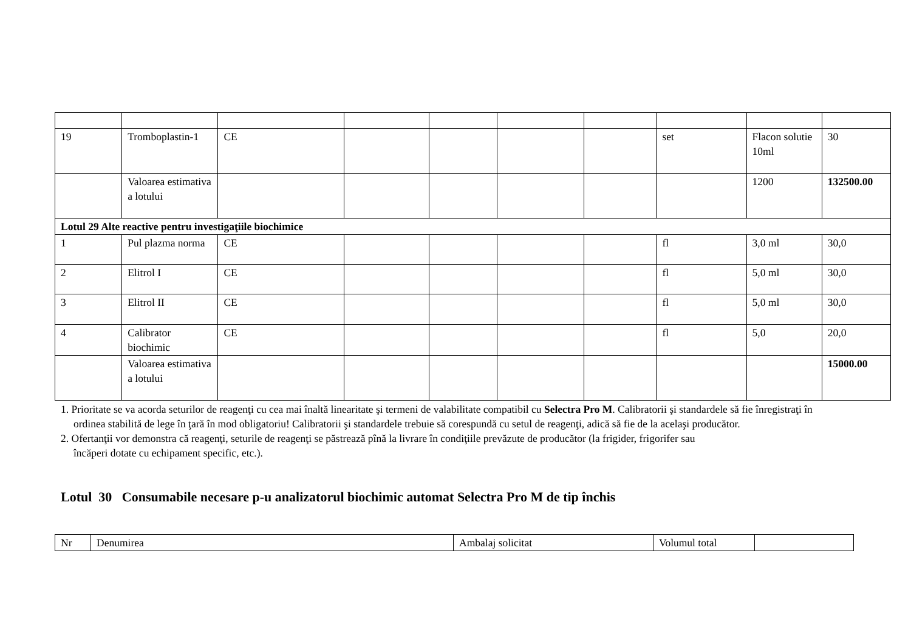| 19 | Tromboplastin-1 | CE | | | | | set | Flacon solutie 10ml | 30 |
| | Valoarea estimativa a lotului | | | | | | | 1200 | 132500.00 |
| Lotul 29 Alte reactive pentru investigaţiile biochimice | | | | | | | | | |
| 1 | Pul plazma norma | CE | | | | | fl | 3,0 ml | 30,0 |
| 2 | Elitrol I | CE | | | | | fl | 5,0 ml | 30,0 |
| 3 | Elitrol II | CE | | | | | fl | 5,0 ml | 30,0 |
| 4 | Calibrator biochimic | CE | | | | | fl | 5,0 | 20,0 |
| | Valoarea estimativa a lotului | | | | | | | | 15000.00 |
1. Prioritate se va acorda seturilor de reagenţi cu cea mai înaltă linearitate şi termeni de valabilitate compatibil cu Selectra Pro M. Calibratorii şi standardele să fie înregistraţi în
ordinea stabilită de lege în ţară în mod obligatoriu! Calibratorii şi standardele trebuie să corespundă cu setul de reagenţi, adică să fie de la acelaşi producător.
2. Ofertanţii vor demonstra că reagenţi, seturile de reagenţi se păstrează pînă la livrare în condiţiile prevăzute de producător (la frigider, frigorifer sau
încăperi dotate cu echipament specific, etc.).
Lotul 30 Consumabile necesare p-u analizatorul biochimic automat Selectra Pro M de tip închis
| Nr | Denumirea | Ambalaj solicitat | Volumul total | |